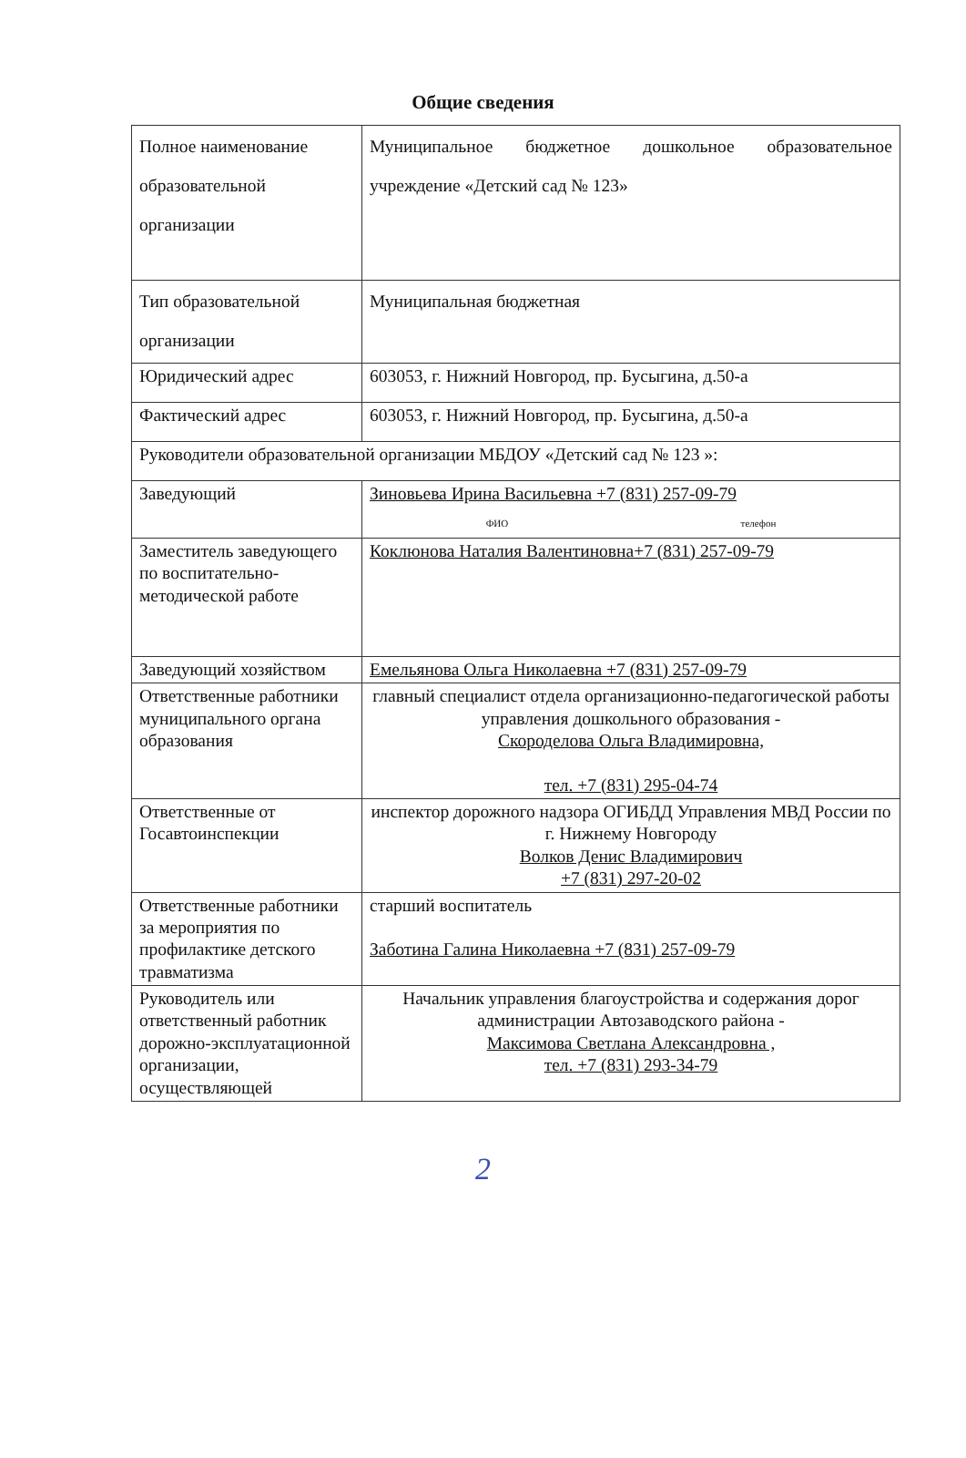Общие сведения
| Полное наименование образовательной организации | Муниципальное бюджетное дошкольное образовательное учреждение «Детский сад № 123» |
| Тип образовательной организации | Муниципальная бюджетная |
| Юридический адрес | 603053, г. Нижний Новгород, пр. Бусыгина, д.50-а |
| Фактический адрес | 603053, г. Нижний Новгород, пр. Бусыгина, д.50-а |
| Руководители образовательной организации МБДОУ «Детский сад № 123 »: | |
| Заведующий | Зиновьева Ирина Васильевна +7 (831) 257-09-79 ФИО телефон |
| Заместитель заведующего по воспитательно-методической работе | Коклюнова Наталия Валентиновна+7 (831) 257-09-79 |
| Заведующий хозяйством | Емельянова Ольга Николаевна +7 (831) 257-09-79 |
| Ответственные работники муниципального органа образования | главный специалист отдела организационно-педагогической работы управления дошкольного образования - Скороделова Ольга Владимировна, тел. +7 (831) 295-04-74 |
| Ответственные от Госавтоинспекции | инспектор дорожного надзора ОГИБДД Управления МВД России по г. Нижнему Новгороду Волков Денис Владимирович +7 (831) 297-20-02 |
| Ответственные работники за мероприятия по профилактике детского травматизма | старший воспитатель Заботина Галина Николаевна +7 (831) 257-09-79 |
| Руководитель или ответственный работник дорожно-эксплуатационной организации, осуществляющей | Начальник управления благоустройства и содержания дорог администрации Автозаводского района - Максимова Светлана Александровна , тел. +7 (831) 293-34-79 |
2